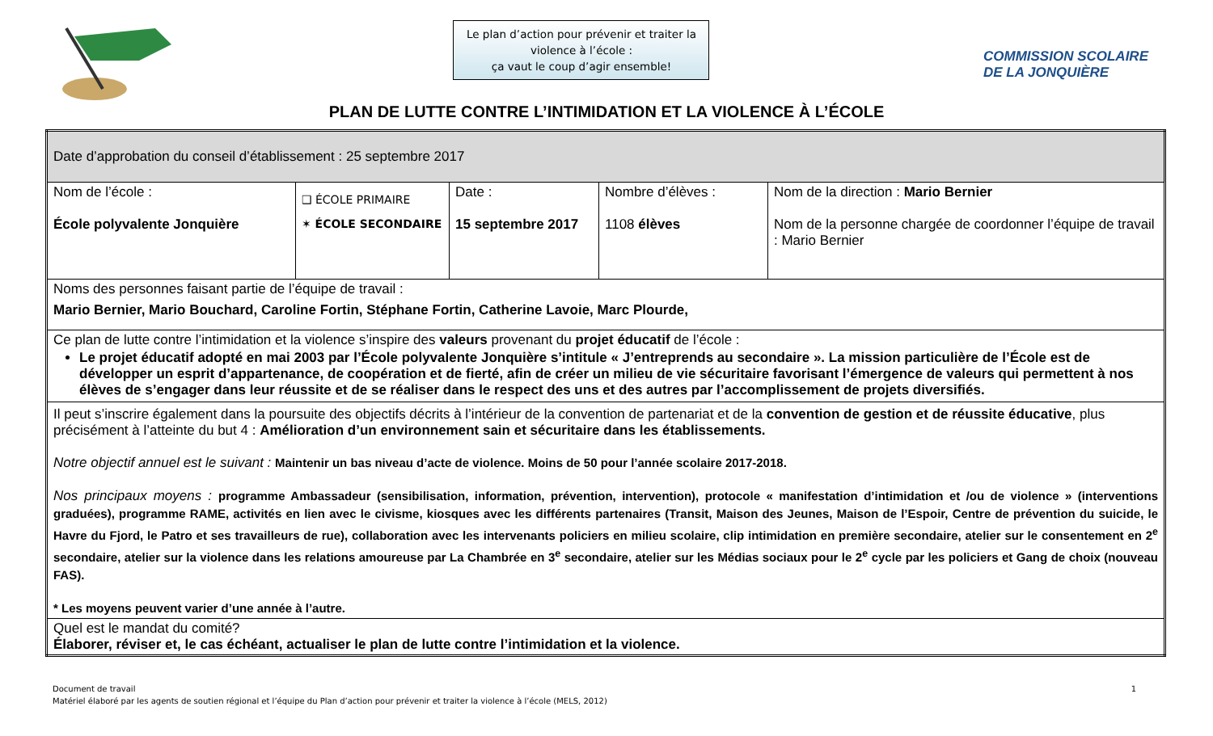Le plan d’action pour prévenir et traiter la violence à l’école :
ça vaut le coup d’agir ensemble!
COMMISSION SCOLAIRE
DE LA JONQUIÈRE
PLAN DE LUTTE CONTRE L’INTIMIDATION ET LA VIOLENCE À L’ÉCOLE
| Date d’approbation du conseil d’établissement : 25 septembre 2017 | | | | |
| Nom de l’école : École polyvalente Jonquière | ❑ ÉCOLE PRIMAIRE ✶ ÉCOLE SECONDAIRE | Date : 15 septembre 2017 | Nombre d’élèves : 1108 élèves | Nom de la direction : Mario Bernier Nom de la personne chargée de coordonner l’équipe de travail : Mario Bernier |
| Noms des personnes faisant partie de l’équipe de travail : Mario Bernier, Mario Bouchard, Caroline Fortin, Stéphane Fortin, Catherine Lavoie, Marc Plourde, | | | | |
| Ce plan de lutte contre l’intimidation et la violence s’inspire des valeurs provenant du projet éducatif de l’école : Le projet éducatif adopté en mai 2003 par l’École polyvalente Jonquière s’intitule « J’entreprends au secondaire ». La mission particulière de l’École est de développer un esprit d’appartenance, de coopération et de fierté, afin de créer un milieu de vie sécuritaire favorisant l’émergence de valeurs qui permettent à nos élèves de s’engager dans leur réussite et de se réaliser dans le respect des uns et des autres par l’accomplissement de projets diversifiés. | | | | |
| Il peut s’inscrire également dans la poursuite des objectifs décrits à l’intérieur de la convention de partenariat et de la convention de gestion et de réussite éducative , plus précisément à l’atteinte du but 4 : Amélioration d’un environnement sain et sécuritaire dans les établissements. Notre objectif annuel est le suivant : Maintenir un bas niveau d’acte de violence. Moins de 50 pour l’année scolaire 2017-2018. Nos principaux moyens : programme Ambassadeur (sensibilisation, information, prévention, intervention), protocole « manifestation d’intimidation et /ou de violence » (interventions graduées), programme RAME, activités en lien avec le civisme, kiosques avec les différents partenaires (Transit, Maison des Jeunes, Maison de l’Espoir, Centre de prévention du suicide, le Havre du Fjord, le Patro et ses travailleurs de rue), collaboration avec les intervenants policiers en milieu scolaire, clip intimidation en première secondaire, atelier sur le consentement en 2<sup>e</sup> secondaire, atelier sur la violence dans les relations amoureuse par La Chambrée en 3<sup>e</sup> secondaire, atelier sur les Médias sociaux pour le 2<sup>e</sup> cycle par les policiers et Gang de choix (nouveau FAS). * Les moyens peuvent varier d’une année à l’autre. | | | | |
| Quel est le mandat du comité? Élaborer, réviser et, le cas échéant, actualiser le plan de lutte contre l’intimidation et la violence. | | | | |
Document de travail 1
Matériel élaboré par les agents de soutien régional et l’équipe du Plan d’action pour prévenir et traiter la violence à l’école (MELS, 2012)